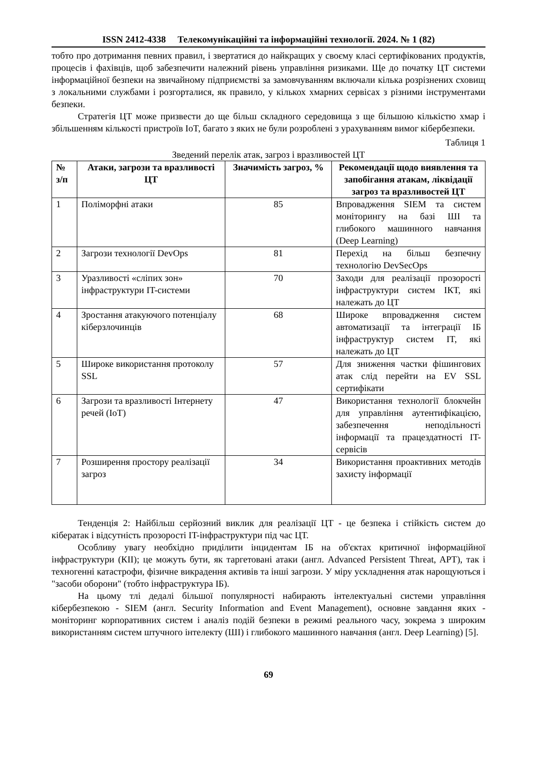ISSN 2412-4338 Телекомунікаційні та інформаційні технології. 2024. № 1 (82)
тобто про дотримання певних правил, і звертатися до найкращих у своєму класі сертифікованих продуктів, процесів і фахівців, щоб забезпечити належний рівень управління ризиками. Ще до початку ЦТ системи інформаційної безпеки на звичайному підприємстві за замовчуванням включали кілька розрізнених сховищ з локальними службами і розгорталися, як правило, у кількох хмарних сервісах з різними інструментами безпеки.
Стратегія ЦТ може призвести до ще більш складного середовища з ще більшою кількістю хмар і збільшенням кількості пристроїв IoT, багато з яких не були розроблені з урахуванням вимог кібербезпеки.
Таблиця 1
Зведений перелік атак, загроз і вразливостей ЦТ
| № з/п | Атаки, загрози та вразливості ЦТ | Значимість загроз, % | Рекомендації щодо виявлення та запобігання атакам, ліквідації загроз та вразливостей ЦТ |
| --- | --- | --- | --- |
| 1 | Поліморфні атаки | 85 | Впровадження SIEM та систем моніторингу на базі ШІ та глибокого машинного навчання (Deep Learning) |
| 2 | Загрози технології DevOps | 81 | Перехід на більш безпечну технологію DevSecOps |
| 3 | Уразливості «сліпих зон» інфраструктури IT-системи | 70 | Заходи для реалізації прозорості інфраструктури систем ІКТ, які належать до ЦТ |
| 4 | Зростання атакуючого потенціалу кіберзлочинців | 68 | Широке впровадження систем автоматизації та інтеграції ІБ інфраструктур систем IT, які належать до ЦТ |
| 5 | Широке використання протоколу SSL | 57 | Для зниження частки фішингових атак слід перейти на EV SSL сертифікати |
| 6 | Загрози та вразливості Інтернету речей (IoT) | 47 | Використання технології блокчейн для управління аутентифікацією, забезпечення неподільності інформації та працездатності IT-сервісів |
| 7 | Розширення простору реалізації загроз | 34 | Використання проактивних методів захисту інформації |
Тенденція 2: Найбільш серйозний виклик для реалізації ЦТ - це безпека і стійкість систем до кібератак і відсутність прозорості IT-інфраструктури під час ЦТ.
Особливу увагу необхідно приділити інцидентам ІБ на об'єктах критичної інформаційної інфраструктури (КІІ); це можуть бути, як таргетовані атаки (англ. Advanced Persistent Threat, APT), так і техногенні катастрофи, фізичне викрадення активів та інші загрози. У міру ускладнення атак нарощуються і "засоби оборони" (тобто інфраструктура ІБ).
На цьому тлі дедалі більшої популярності набирають інтелектуальні системи управління кібербезпекою - SIEM (англ. Security Information and Event Management), основне завдання яких - моніторинг корпоративних систем і аналіз подій безпеки в режимі реального часу, зокрема з широким використанням систем штучного інтелекту (ШІ) і глибокого машинного навчання (англ. Deep Learning) [5].
69